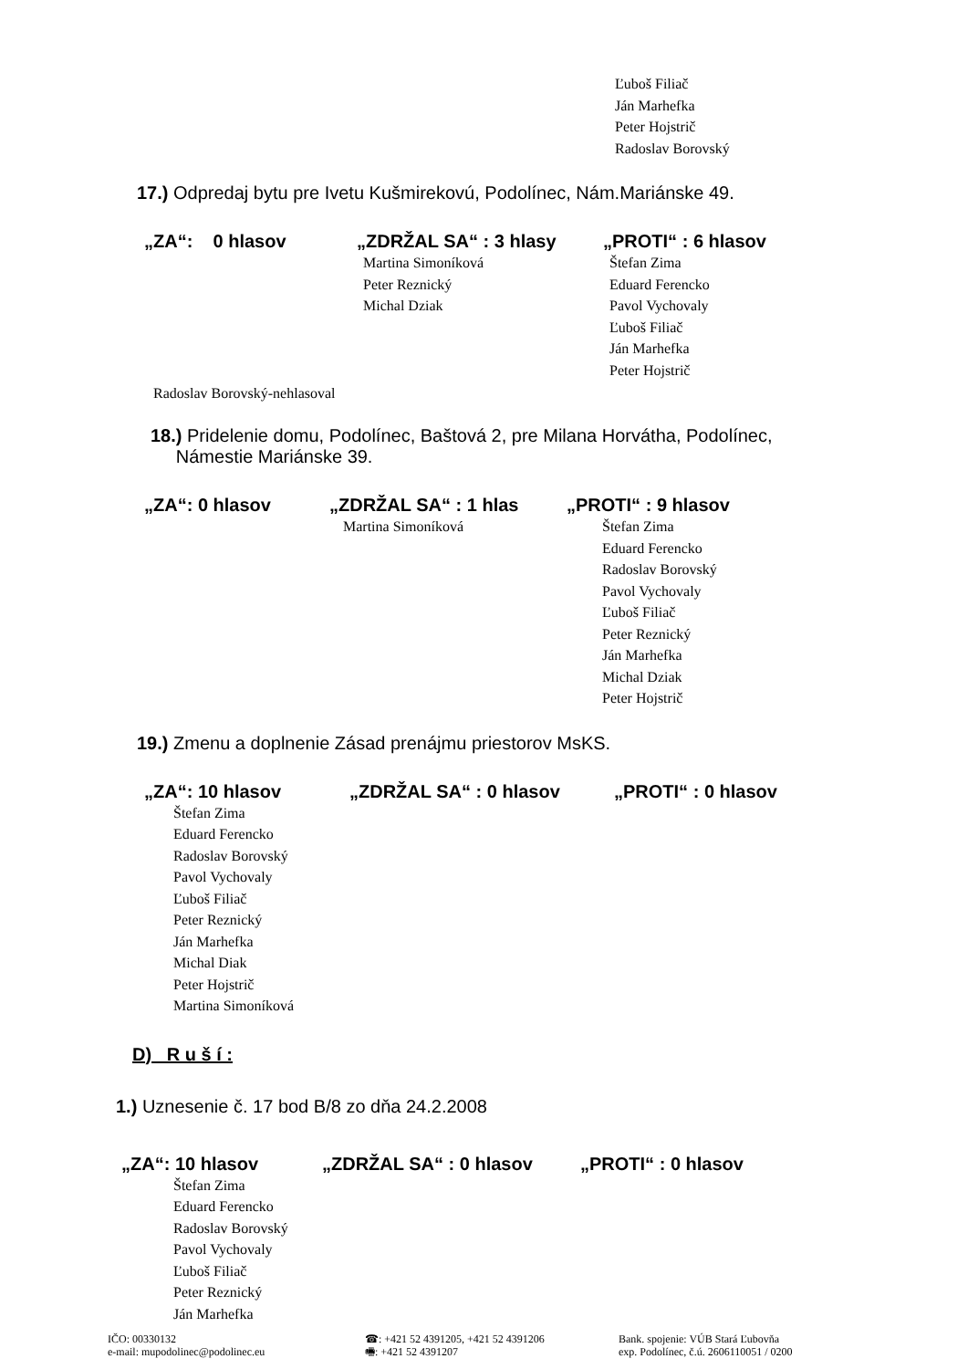Ľuboš Filiač
Ján Marhefka
Peter Hojstrič
Radoslav Borovský
17.) Odpredaj bytu pre Ivetu Kušmirekovú, Podolínec, Nám.Mariánske 49.
„ZA“: 0 hlasov „ZDRŽAL SA“ : 3 hlasy „PROTI“ : 6 hlasov
Martina Simoníková
Peter Reznický
Michal Dziak
Štefan Zima
Eduard Ferencko
Pavol Vychovaly
Ľuboš Filiač
Ján Marhefka
Peter Hojstrič
Radoslav Borovský-nehlasoval
18.) Pridelenie domu, Podolínec, Baštová 2, pre Milana Horvátha, Podolínec,
Námestie Mariánske 39.
„ZA“: 0 hlasov „ZDRŽAL SA“ : 1 hlas „PROTI“ : 9 hlasov
Martina Simoníková Štefan Zima
Eduard Ferencko
Radoslav Borovský
Pavol Vychovaly
Ľuboš Filiač
Peter Reznický
Ján Marhefka
Michal Dziak
Peter Hojstrič
19.) Zmenu a doplnenie Zásad prenájmu priestorov MsKS.
„ZA“: 10 hlasov „ZDRŽAL SA“ : 0 hlasov „PROTI“ : 0 hlasov
Štefan Zima
Eduard Ferencko
Radoslav Borovský
Pavol Vychovaly
Ľuboš Filiač
Peter Reznický
Ján Marhefka
Michal Diak
Peter Hojstrič
Martina Simoníková
D) R u š í :
1.) Uznesenie č. 17 bod B/8 zo dňa 24.2.2008
„ZA“: 10 hlasov „ZDRŽAL SA“ : 0 hlasov „PROTI“ : 0 hlasov
Štefan Zima
Eduard Ferencko
Radoslav Borovský
Pavol Vychovaly
Ľuboš Filiač
Peter Reznický
Ján Marhefka
IČO: 00330132
e-mail: mupodolinec@podolinec.eu
☎: +421 52 4391205, +421 52 4391206
🖷: +421 52 4391207
Bank. spojenie: VÚB Stará Ľubovňa
exp. Podolínec, č.ú. 2606110051 / 0200